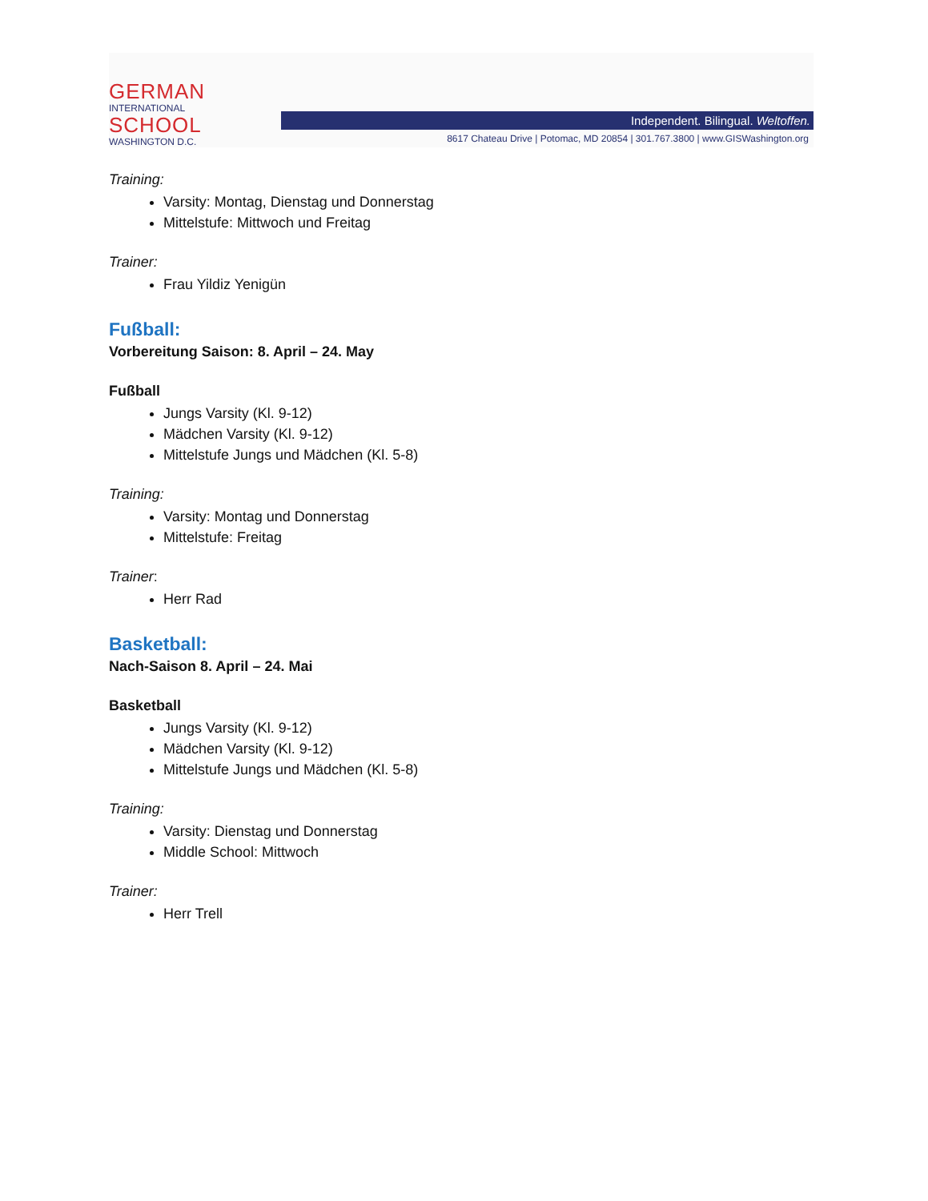GERMAN
INTERNATIONAL
SCHOOL
WASHINGTON D.C.
Independent. Bilingual. Weltoffen.
8617 Chateau Drive | Potomac, MD 20854 | 301.767.3800 | www.GISWashington.org
Training:
Varsity: Montag, Dienstag und Donnerstag
Mittelstufe: Mittwoch und Freitag
Trainer:
Frau Yildiz Yenigün
Fußball:
Vorbereitung Saison: 8. April – 24. May
Fußball
Jungs Varsity (Kl. 9-12)
Mädchen Varsity (Kl. 9-12)
Mittelstufe Jungs und Mädchen (Kl. 5-8)
Training:
Varsity: Montag und Donnerstag
Mittelstufe: Freitag
Trainer:
Herr Rad
Basketball:
Nach-Saison 8. April – 24. Mai
Basketball
Jungs Varsity (Kl. 9-12)
Mädchen Varsity (Kl. 9-12)
Mittelstufe Jungs und Mädchen (Kl. 5-8)
Training:
Varsity: Dienstag und Donnerstag
Middle School: Mittwoch
Trainer:
Herr Trell